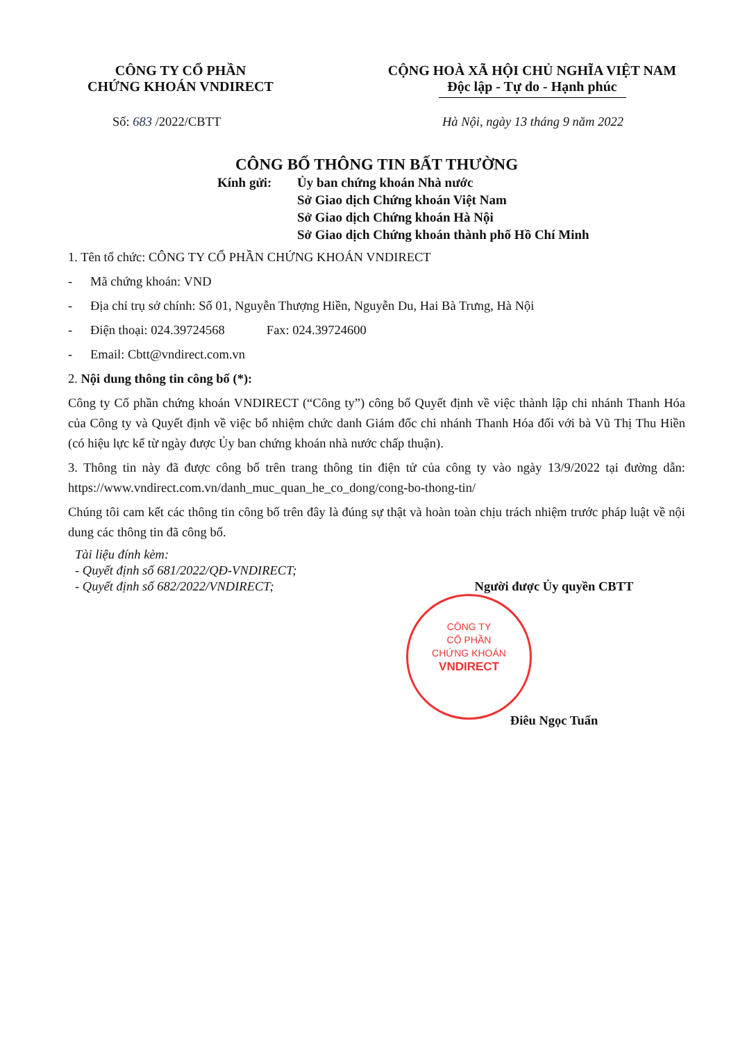CÔNG TY CỔ PHẦN
CHỨNG KHOÁN VNDIRECT
CỘNG HOÀ XÃ HỘI CHỦ NGHĨA VIỆT NAM
Độc lập - Tự do - Hạnh phúc
Số: 683 /2022/CBTT Hà Nội, ngày 13 tháng 9 năm 2022
CÔNG BỐ THÔNG TIN BẤT THƯỜNG
Kính gửi: Ủy ban chứng khoán Nhà nước
Sở Giao dịch Chứng khoán Việt Nam
Sở Giao dịch Chứng khoán Hà Nội
Sở Giao dịch Chứng khoán thành phố Hồ Chí Minh
1. Tên tổ chức: CÔNG TY CỔ PHẦN CHỨNG KHOÁN VNDIRECT
- Mã chứng khoán: VND
- Địa chỉ trụ sở chính: Số 01, Nguyễn Thượng Hiền, Nguyễn Du, Hai Bà Trưng, Hà Nội
- Điện thoại: 024.39724568 Fax: 024.39724600
- Email: Cbtt@vndirect.com.vn
2. Nội dung thông tin công bố (*):
Công ty Cổ phần chứng khoán VNDIRECT (“Công ty”) công bố Quyết định về việc thành lập chi nhánh Thanh Hóa của Công ty và Quyết định về việc bổ nhiệm chức danh Giám đốc chi nhánh Thanh Hóa đối với bà Vũ Thị Thu Hiền (có hiệu lực kể từ ngày được Ủy ban chứng khoán nhà nước chấp thuận).
3. Thông tin này đã được công bố trên trang thông tin điện tử của công ty vào ngày 13/9/2022 tại đường dẫn: https://www.vndirect.com.vn/danh_muc_quan_he_co_dong/cong-bo-thong-tin/
Chúng tôi cam kết các thông tin công bố trên đây là đúng sự thật và hoàn toàn chịu trách nhiệm trước pháp luật về nội dung các thông tin đã công bố.
Tài liệu đính kèm:
- Quyết định số 681/2022/QĐ-VNDIRECT;
- Quyết định số 682/2022/VNDIRECT;
Người được Ủy quyền CBTT
Điêu Ngọc Tuấn
CÔNG TY
CỔ PHẦN
CHỨNG KHOÁN
VNDIRECT